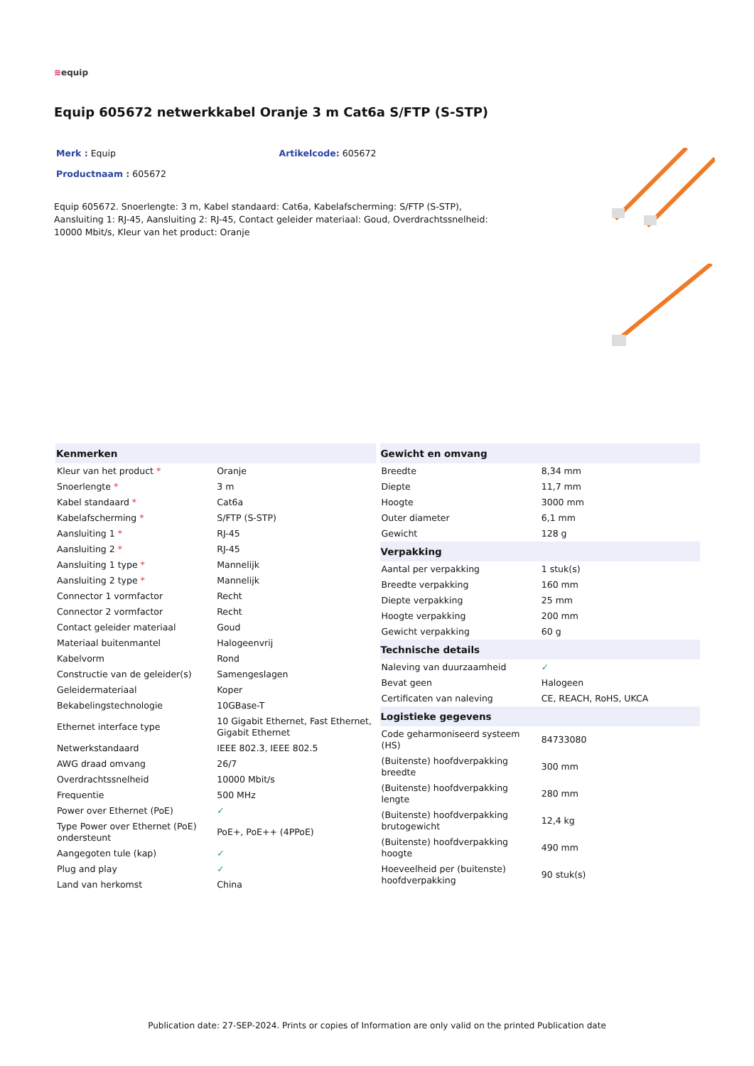≋equip
Equip 605672 netwerkkabel Oranje 3 m Cat6a S/FTP (S-STP)
Merk : Equip Artikelcode: 605672
Productnaam : 605672
Equip 605672. Snoerlengte: 3 m, Kabel standaard: Cat6a, Kabelafscherming: S/FTP (S-STP), Aansluiting 1: RJ-45, Aansluiting 2: RJ-45, Contact geleider materiaal: Goud, Overdrachtssnelheid: 10000 Mbit/s, Kleur van het product: Oranje
| Kenmerken | |
| --- | --- |
| Kleur van het product * | Oranje |
| Snoerlengte * | 3 m |
| Kabel standaard * | Cat6a |
| Kabelafscherming * | S/FTP (S-STP) |
| Aansluiting 1 * | RJ-45 |
| Aansluiting 2 * | RJ-45 |
| Aansluiting 1 type * | Mannelijk |
| Aansluiting 2 type * | Mannelijk |
| Connector 1 vormfactor | Recht |
| Connector 2 vormfactor | Recht |
| Contact geleider materiaal | Goud |
| Materiaal buitenmantel | Halogeenvrij |
| Kabelvorm | Rond |
| Constructie van de geleider(s) | Samengeslagen |
| Geleidermateriaal | Koper |
| Bekabelingstechnologie | 10GBase-T |
| Ethernet interface type | 10 Gigabit Ethernet, Fast Ethernet, Gigabit Ethernet |
| Netwerkstandaard | IEEE 802.3, IEEE 802.5 |
| AWG draad omvang | 26/7 |
| Overdrachtssnelheid | 10000 Mbit/s |
| Frequentie | 500 MHz |
| Power over Ethernet (PoE) | ✓ |
| Type Power over Ethernet (PoE) ondersteunt | PoE+, PoE++ (4PPoE) |
| Aangegoten tule (kap) | ✓ |
| Plug and play | ✓ |
| Land van herkomst | China |
| Gewicht en omvang | |
| --- | --- |
| Breedte | 8,34 mm |
| Diepte | 11,7 mm |
| Hoogte | 3000 mm |
| Outer diameter | 6,1 mm |
| Gewicht | 128 g |
| Verpakking | |
| Aantal per verpakking | 1 stuk(s) |
| Breedte verpakking | 160 mm |
| Diepte verpakking | 25 mm |
| Hoogte verpakking | 200 mm |
| Gewicht verpakking | 60 g |
| Technische details | |
| Naleving van duurzaamheid | ✓ |
| Bevat geen | Halogeen |
| Certificaten van naleving | CE, REACH, RoHS, UKCA |
| Logistieke gegevens | |
| Code geharmoniseerd systeem (HS) | 84733080 |
| (Buitenste) hoofdverpakking breedte | 300 mm |
| (Buitenste) hoofdverpakking lengte | 280 mm |
| (Buitenste) hoofdverpakking brutogewicht | 12,4 kg |
| (Buitenste) hoofdverpakking hoogte | 490 mm |
| Hoeveelheid per (buitenste) hoofdverpakking | 90 stuk(s) |
Publication date: 27-SEP-2024. Prints or copies of Information are only valid on the printed Publication date